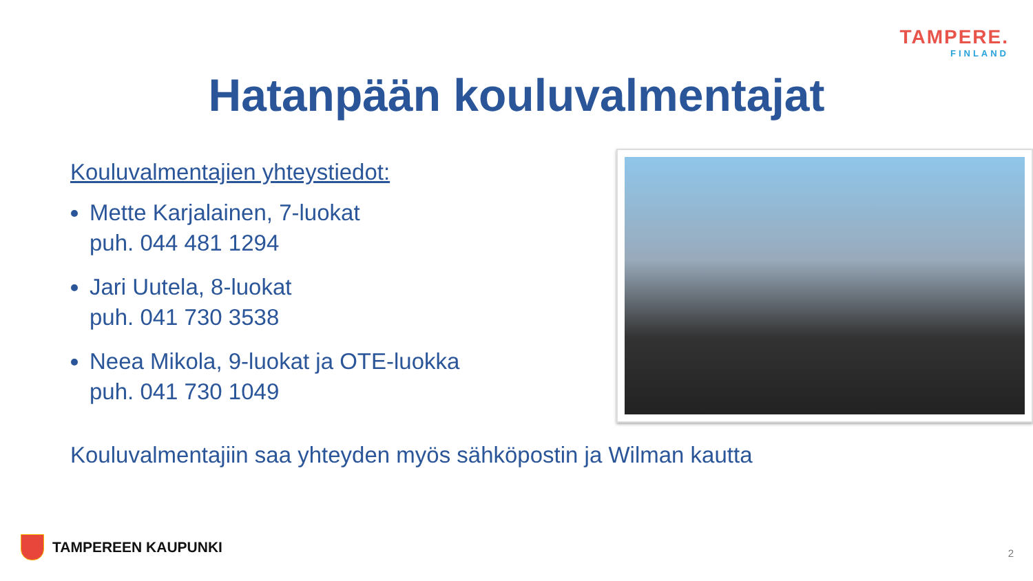TAMPERE.
FINLAND
Hatanpään kouluvalmentajat
Kouluvalmentajien yhteystiedot:
Mette Karjalainen, 7-luokat
puh. 044 481 1294
Jari Uutela, 8-luokat
puh. 041 730 3538
Neea Mikola, 9-luokat ja OTE-luokka
puh. 041 730 1049
Kouluvalmentajiin saa yhteyden myös sähköpostin ja Wilman kautta
TAMPEREEN KAUPUNKI 2